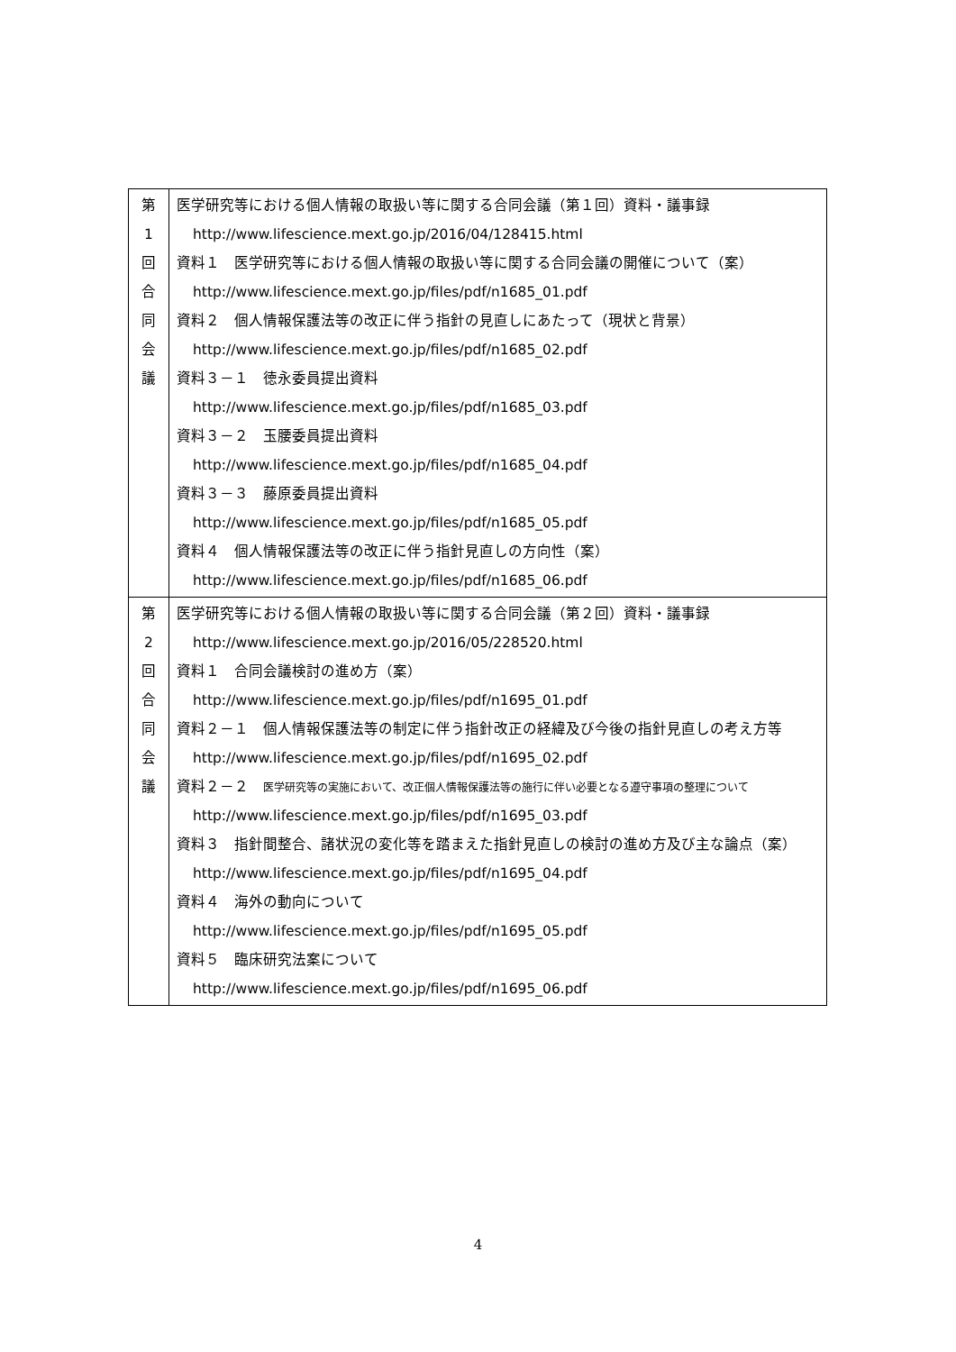| 第 1 回 合 同 会 議 | 医学研究等における個人情報の取扱い等に関する合同会議（第１回）資料・議事録 http://www.lifescience.mext.go.jp/2016/04/128415.html 資料１ 医学研究等における個人情報の取扱い等に関する合同会議の開催について（案） http://www.lifescience.mext.go.jp/files/pdf/n1685_01.pdf 資料２ 個人情報保護法等の改正に伴う指針の見直しにあたって（現状と背景） http://www.lifescience.mext.go.jp/files/pdf/n1685_02.pdf 資料３－１ 徳永委員提出資料 http://www.lifescience.mext.go.jp/files/pdf/n1685_03.pdf 資料３－２ 玉腰委員提出資料 http://www.lifescience.mext.go.jp/files/pdf/n1685_04.pdf 資料３－３ 藤原委員提出資料 http://www.lifescience.mext.go.jp/files/pdf/n1685_05.pdf 資料４ 個人情報保護法等の改正に伴う指針見直しの方向性（案） http://www.lifescience.mext.go.jp/files/pdf/n1685_06.pdf |
| 第 2 回 合 同 会 議 | 医学研究等における個人情報の取扱い等に関する合同会議（第２回）資料・議事録 http://www.lifescience.mext.go.jp/2016/05/228520.html 資料１ 合同会議検討の進め方（案） http://www.lifescience.mext.go.jp/files/pdf/n1695_01.pdf 資料２－１ 個人情報保護法等の制定に伴う指針改正の経緯及び今後の指針見直しの考え方等 http://www.lifescience.mext.go.jp/files/pdf/n1695_02.pdf 資料２－２ 医学研究等の実施において、改正個人情報保護法等の施行に伴い必要となる遵守事項の整理について http://www.lifescience.mext.go.jp/files/pdf/n1695_03.pdf 資料３ 指針間整合、諸状況の変化等を踏まえた指針見直しの検討の進め方及び主な論点（案） http://www.lifescience.mext.go.jp/files/pdf/n1695_04.pdf 資料４ 海外の動向について http://www.lifescience.mext.go.jp/files/pdf/n1695_05.pdf 資料５ 臨床研究法案について http://www.lifescience.mext.go.jp/files/pdf/n1695_06.pdf |
4